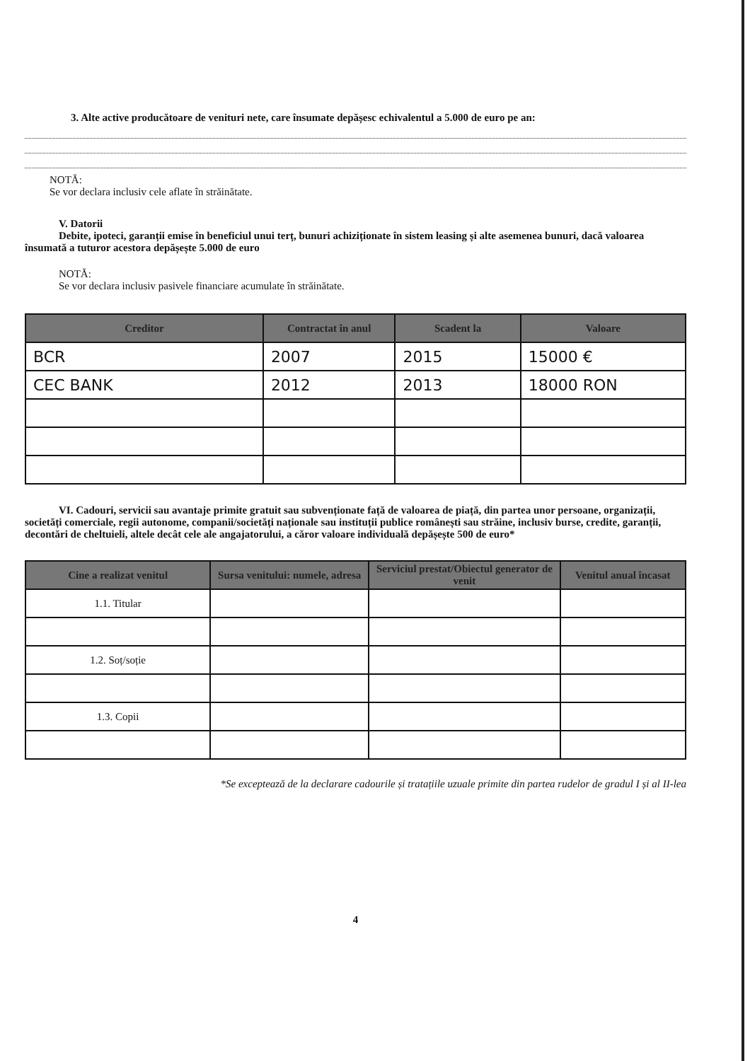3. Alte active producătoare de venituri nete, care însumate depășesc echivalentul a 5.000 de euro pe an:
NOTĂ:
Se vor declara inclusiv cele aflate în străinătate.
V. Datorii
Debite, ipoteci, garanții emise în beneficiul unui terț, bunuri achiziționate în sistem leasing și alte asemenea bunuri, dacă valoarea însumată a tuturor acestora depășește 5.000 de euro
NOTĂ:
Se vor declara inclusiv pasivele financiare acumulate în străinătate.
| Creditor | Contractat în anul | Scadent la | Valoare |
| --- | --- | --- | --- |
| BCR | 2007 | 2015 | 15000 € |
| CEC BANK | 2012 | 2013 | 18000 RON |
VI. Cadouri, servicii sau avantaje primite gratuit sau subvenționate față de valoarea de piață, din partea unor persoane, organizații, societăți comerciale, regii autonome, companii/societăți naționale sau instituții publice românești sau străine, inclusiv burse, credite, garanții, decontări de cheltuieli, altele decât cele ale angajatorului, a căror valoare individuală depășește 500 de euro*
| Cine a realizat venitul | Sursa venitului: numele, adresa | Serviciul prestat/Obiectul generator de venit | Venitul anual încasat |
| --- | --- | --- | --- |
| 1.1. Titular | | | |
| 1.2. Soț/soție | | | |
| 1.3. Copii | | | |
*Se exceptează de la declarare cadourile și tratațiile uzuale primite din partea rudelor de gradul I și al II-lea
4